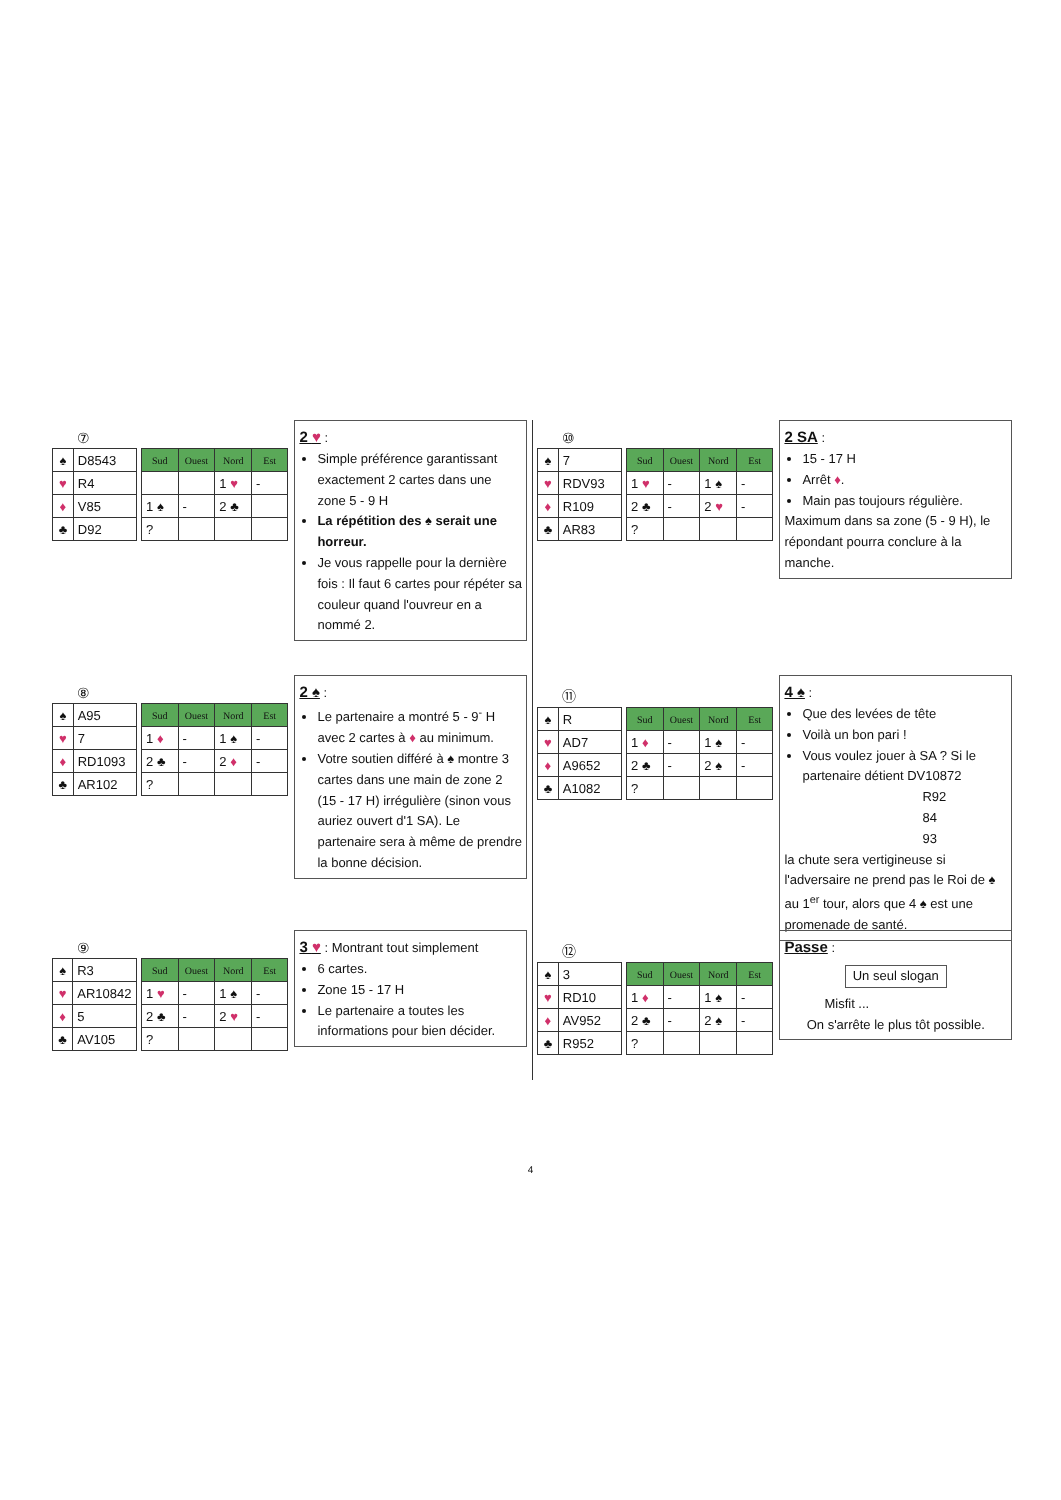⑦
| ♠ | D8543 |
| ♥ | R4 |
| ♦ | V85 |
| ♣ | D92 |
| Sud | Ouest | Nord | Est |
| --- | --- | --- | --- |
| | | 1 ♥ | - |
| 1 ♠ | - | 2 ♣ | |
| ? | | | |
2 ♥ :
Simple préférence garantissant exactement 2 cartes dans une zone 5 - 9 H
La répétition des ♠ serait une horreur.
Je vous rappelle pour la dernière fois : Il faut 6 cartes pour répéter sa couleur quand l'ouvreur en a nommé 2.
⑧
| ♠ | A95 |
| ♥ | 7 |
| ♦ | RD1093 |
| ♣ | AR102 |
| Sud | Ouest | Nord | Est |
| --- | --- | --- | --- |
| 1 ♦ | - | 1 ♠ | - |
| 2 ♣ | - | 2 ♦ | - |
| ? | | | |
2 ♠ :
Le partenaire a montré 5 - 9<sup>-</sup> H avec 2 cartes à ♦ au minimum.
Votre soutien différé à ♠ montre 3 cartes dans une main de zone 2 (15 - 17 H) irrégulière (sinon vous auriez ouvert d'1 SA). Le partenaire sera à même de prendre la bonne décision.
⑨
| ♠ | R3 |
| ♥ | AR10842 |
| ♦ | 5 |
| ♣ | AV105 |
| Sud | Ouest | Nord | Est |
| --- | --- | --- | --- |
| 1 ♥ | - | 1 ♠ | - |
| 2 ♣ | - | 2 ♥ | - |
| ? | | | |
3 ♥ : Montrant tout simplement
6 cartes.
Zone 15 - 17 H
Le partenaire a toutes les informations pour bien décider.
⑩
| ♠ | 7 |
| ♥ | RDV93 |
| ♦ | R109 |
| ♣ | AR83 |
| Sud | Ouest | Nord | Est |
| --- | --- | --- | --- |
| 1 ♥ | - | 1 ♠ | - |
| 2 ♣ | - | 2 ♥ | - |
| ? | | | |
2 SA :
15 - 17 H
Arrêt ♦.
Main pas toujours régulière.
Maximum dans sa zone (5 - 9 H), le répondant pourra conclure à la manche.
⑪
| ♠ | R |
| ♥ | AD7 |
| ♦ | A9652 |
| ♣ | A1082 |
| Sud | Ouest | Nord | Est |
| --- | --- | --- | --- |
| 1 ♦ | - | 1 ♠ | - |
| 2 ♣ | - | 2 ♠ | - |
| ? | | | |
4 ♠ :
Que des levées de tête
Voilà un bon pari !
Vous voulez jouer à SA ? Si le partenaire détient DV10872
R92
84
93
la chute sera vertigineuse si l'adversaire ne prend pas le Roi de ♠ au 1<sup>er</sup> tour, alors que 4 ♠ est une promenade de santé.
⑫
| ♠ | 3 |
| ♥ | RD10 |
| ♦ | AV952 |
| ♣ | R952 |
| Sud | Ouest | Nord | Est |
| --- | --- | --- | --- |
| 1 ♦ | - | 1 ♠ | - |
| 2 ♣ | - | 2 ♠ | - |
| ? | | | |
Passe :
Un seul slogan
Misfit ...
On s'arrête le plus tôt possible.
4